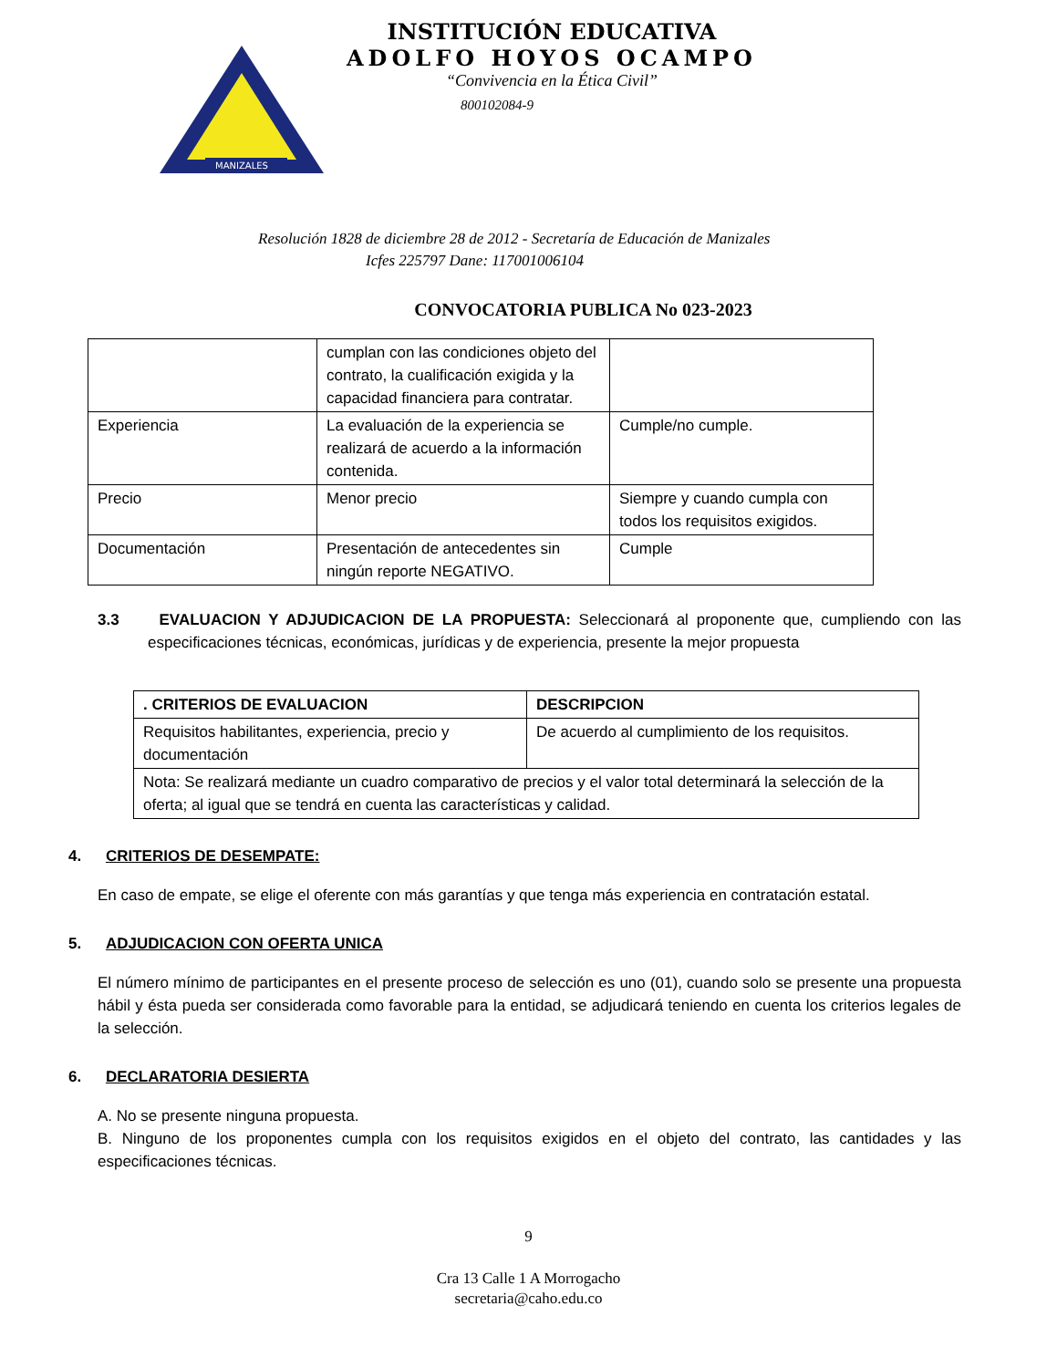MANIZALES
INSTITUCIÓN EDUCATIVA
ADOLFO HOYOS OCAMPO
“Convivencia en la Ética Civil”
800102084-9
Resolución 1828 de diciembre 28 de 2012 - Secretaría de Educación de Manizales
Icfes 225797 Dane: 117001006104
CONVOCATORIA PUBLICA No 023-2023
| | cumplan con las condiciones objeto del contrato, la cualificación exigida y la capacidad financiera para contratar. | |
| Experiencia | La evaluación de la experiencia se realizará de acuerdo a la información contenida. | Cumple/no cumple. |
| Precio | Menor precio | Siempre y cuando cumpla con todos los requisitos exigidos. |
| Documentación | Presentación de antecedentes sin ningún reporte NEGATIVO. | Cumple |
3.3 EVALUACION Y ADJUDICACION DE LA PROPUESTA: Seleccionará al proponente que, cumpliendo con las especificaciones técnicas, económicas, jurídicas y de experiencia, presente la mejor propuesta
| . CRITERIOS DE EVALUACION | DESCRIPCION |
| --- | --- |
| Requisitos habilitantes, experiencia, precio y documentación | De acuerdo al cumplimiento de los requisitos. |
| Nota: Se realizará mediante un cuadro comparativo de precios y el valor total determinará la selección de la oferta; al igual que se tendrá en cuenta las características y calidad. | |
4. CRITERIOS DE DESEMPATE:
En caso de empate, se elige el oferente con más garantías y que tenga más experiencia en contratación estatal.
5. ADJUDICACION CON OFERTA UNICA
El número mínimo de participantes en el presente proceso de selección es uno (01), cuando solo se presente una propuesta hábil y ésta pueda ser considerada como favorable para la entidad, se adjudicará teniendo en cuenta los criterios legales de la selección.
6. DECLARATORIA DESIERTA
A. No se presente ninguna propuesta.
B. Ninguno de los proponentes cumpla con los requisitos exigidos en el objeto del contrato, las cantidades y las especificaciones técnicas.
9
Cra 13 Calle 1 A Morrogacho
secretaria@caho.edu.co